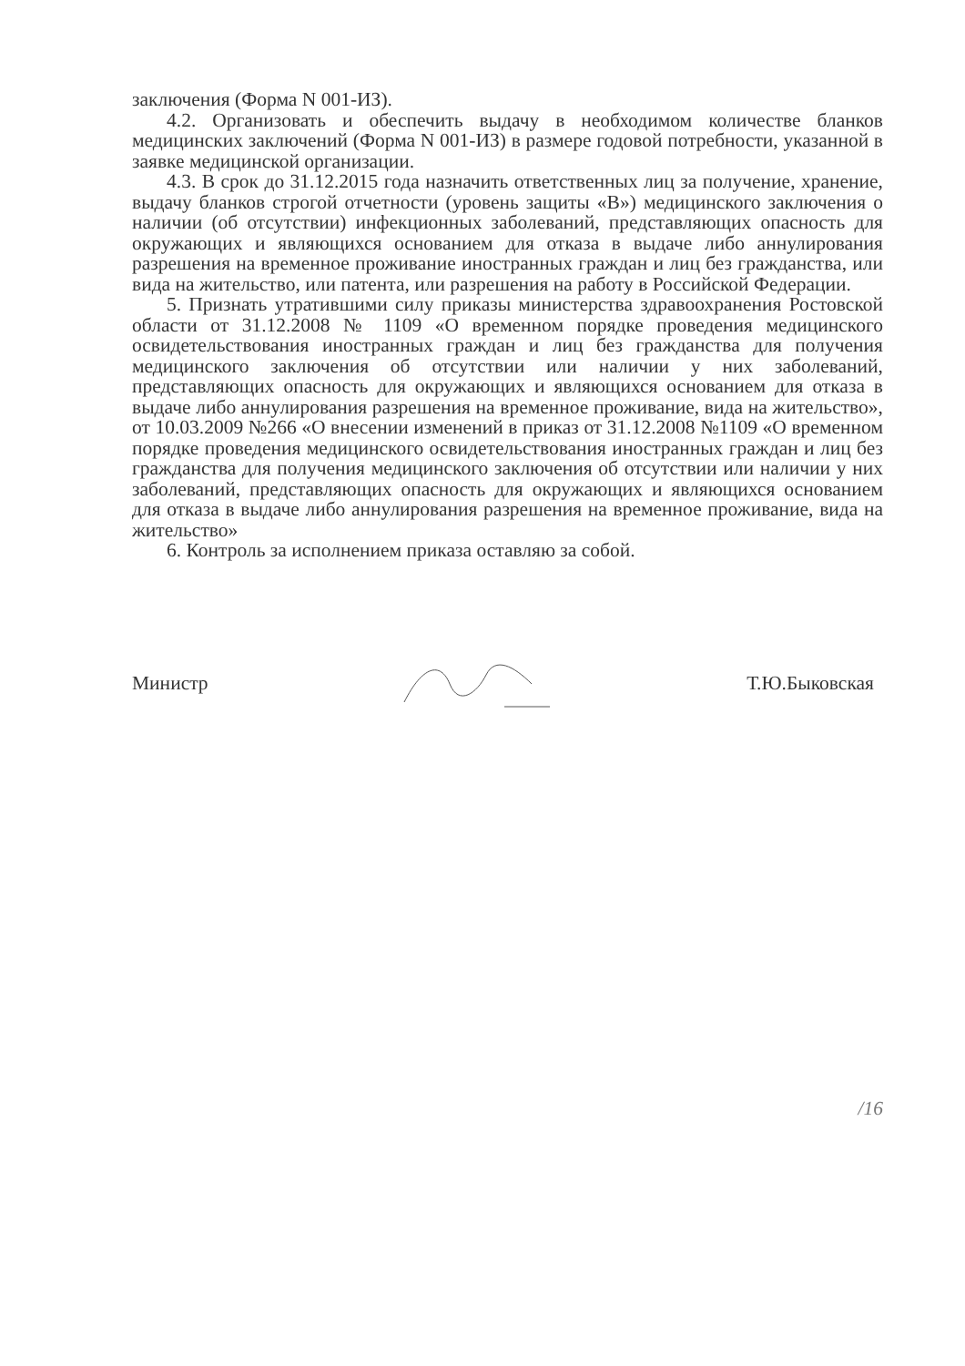заключения (Форма N 001-ИЗ).
4.2. Организовать и обеспечить выдачу в необходимом количестве бланков медицинских заключений (Форма N 001-ИЗ) в размере годовой потребности, указанной в заявке медицинской организации.
4.3. В срок до 31.12.2015 года назначить ответственных лиц за получение, хранение, выдачу бланков строгой отчетности (уровень защиты «В») медицинского заключения о наличии (об отсутствии) инфекционных заболеваний, представляющих опасность для окружающих и являющихся основанием для отказа в выдаче либо аннулирования разрешения на временное проживание иностранных граждан и лиц без гражданства, или вида на жительство, или патента, или разрешения на работу в Российской Федерации.
5. Признать утратившими силу приказы министерства здравоохранения Ростовской области от 31.12.2008 № 1109 «О временном порядке проведения медицинского освидетельствования иностранных граждан и лиц без гражданства для получения медицинского заключения об отсутствии или наличии у них заболеваний, представляющих опасность для окружающих и являющихся основанием для отказа в выдаче либо аннулирования разрешения на временное проживание, вида на жительство», от 10.03.2009 №266 «О внесении изменений в приказ от 31.12.2008 №1109 «О временном порядке проведения медицинского освидетельствования иностранных граждан и лиц без гражданства для получения медицинского заключения об отсутствии или наличии у них заболеваний, представляющих опасность для окружающих и являющихся основанием для отказа в выдаче либо аннулирования разрешения на временное проживание, вида на жительство»
6. Контроль за исполнением приказа оставляю за собой.
Министр Т.Ю.Быковская
/16